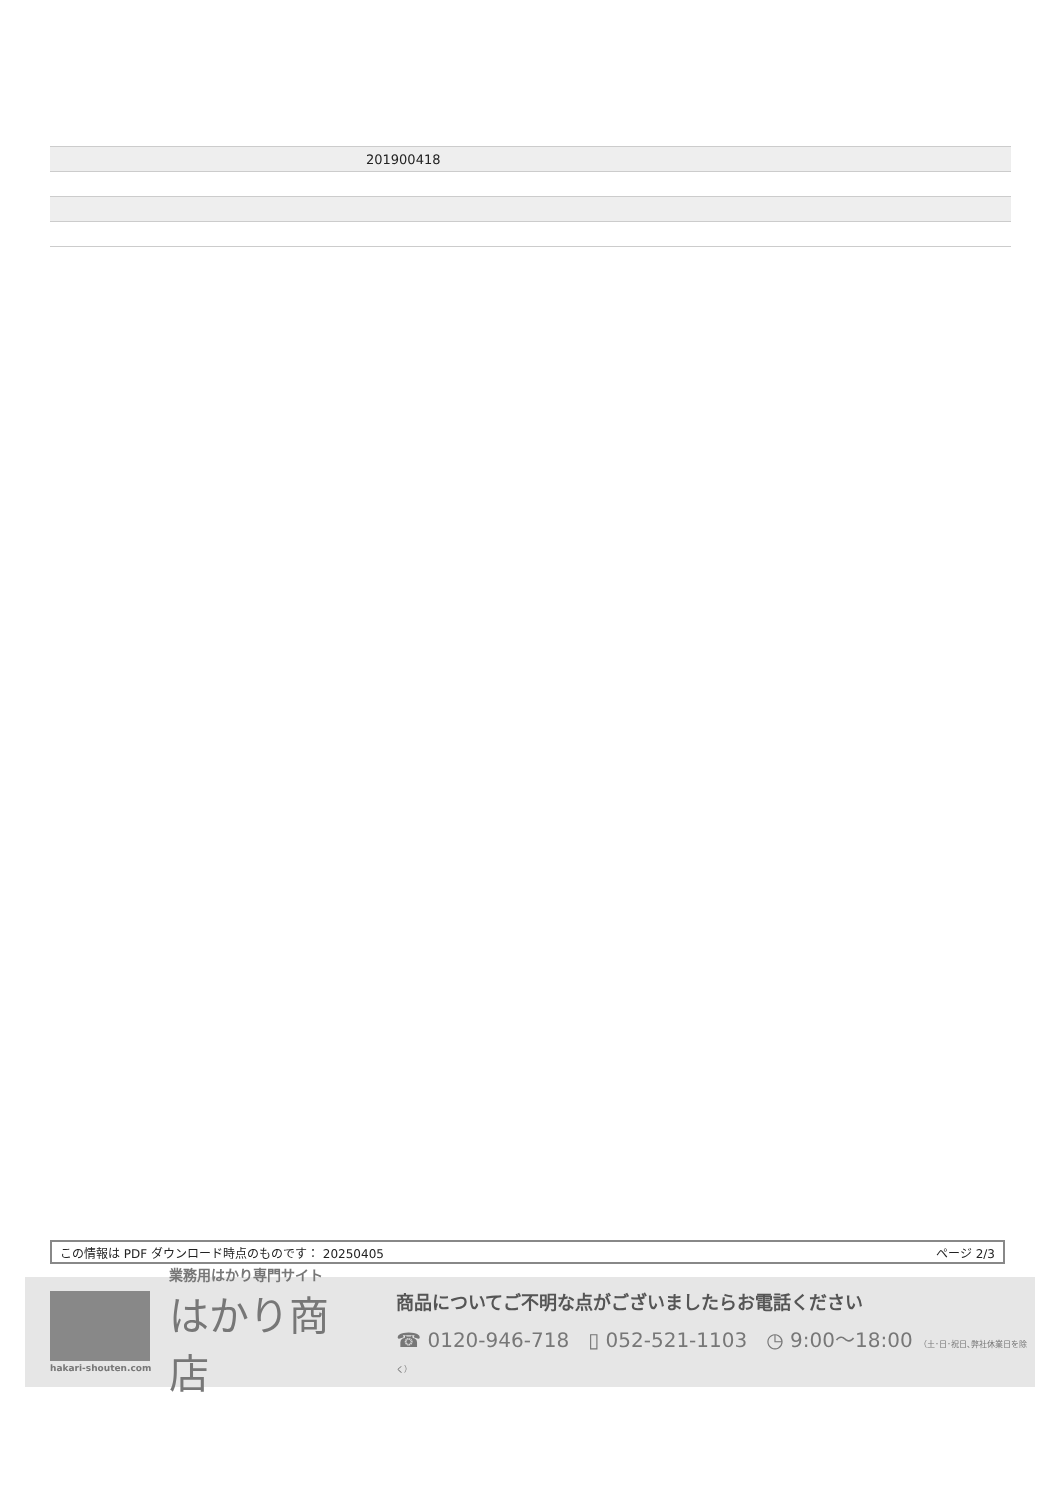| | 201900418 |
この情報は PDF ダウンロード時点のものです： 20250405 ページ 2/3
hakari-shouten.com
業務用はかり専門サイト
はかり商店
商品についてご不明な点がございましたらお電話ください
☎ 0120-946-718 ▯ 052-521-1103 ◷ 9:00〜18:00 （土･日･祝日､弊社休業日を除く）